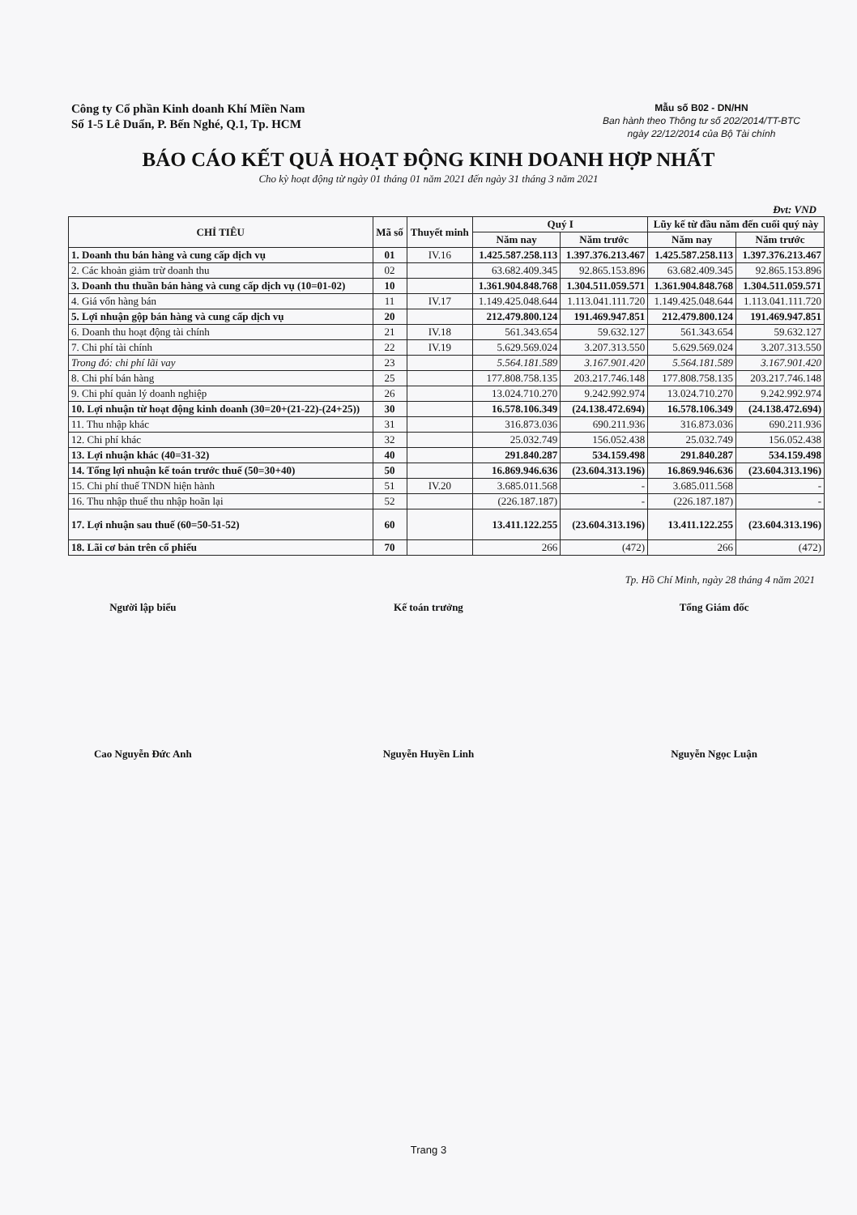Công ty Cổ phần Kinh doanh Khí Miền Nam
Số 1-5 Lê Duẩn, P. Bến Nghé, Q.1, Tp. HCM
Mẫu số B02 - DN/HN
Ban hành theo Thông tư số 202/2014/TT-BTC
ngày 22/12/2014 của Bộ Tài chính
BÁO CÁO KẾT QUẢ HOẠT ĐỘNG KINH DOANH HỢP NHẤT
Cho kỳ hoạt động từ ngày 01 tháng 01 năm 2021 đến ngày 31 tháng 3 năm 2021
Đvt: VND
| CHỈ TIÊU | Mã số | Thuyết minh | Quý I | | Lũy kế từ đầu năm đến cuối quý này | |
| --- | --- | --- | --- | --- | --- | --- |
| | | | Năm nay | Năm trước | Năm nay | Năm trước |
| 1. Doanh thu bán hàng và cung cấp dịch vụ | 01 | IV.16 | 1.425.587.258.113 | 1.397.376.213.467 | 1.425.587.258.113 | 1.397.376.213.467 |
| 2. Các khoản giảm trừ doanh thu | 02 | | 63.682.409.345 | 92.865.153.896 | 63.682.409.345 | 92.865.153.896 |
| 3. Doanh thu thuần bán hàng và cung cấp dịch vụ (10=01-02) | 10 | | 1.361.904.848.768 | 1.304.511.059.571 | 1.361.904.848.768 | 1.304.511.059.571 |
| 4. Giá vốn hàng bán | 11 | IV.17 | 1.149.425.048.644 | 1.113.041.111.720 | 1.149.425.048.644 | 1.113.041.111.720 |
| 5. Lợi nhuận gộp bán hàng và cung cấp dịch vụ | 20 | | 212.479.800.124 | 191.469.947.851 | 212.479.800.124 | 191.469.947.851 |
| 6. Doanh thu hoạt động tài chính | 21 | IV.18 | 561.343.654 | 59.632.127 | 561.343.654 | 59.632.127 |
| 7. Chi phí tài chính | 22 | IV.19 | 5.629.569.024 | 3.207.313.550 | 5.629.569.024 | 3.207.313.550 |
| Trong đó: chi phí lãi vay | 23 | | 5.564.181.589 | 3.167.901.420 | 5.564.181.589 | 3.167.901.420 |
| 8. Chi phí bán hàng | 25 | | 177.808.758.135 | 203.217.746.148 | 177.808.758.135 | 203.217.746.148 |
| 9. Chi phí quản lý doanh nghiệp | 26 | | 13.024.710.270 | 9.242.992.974 | 13.024.710.270 | 9.242.992.974 |
| 10. Lợi nhuận từ hoạt động kinh doanh (30=20+(21-22)-(24+25)) | 30 | | 16.578.106.349 | (24.138.472.694) | 16.578.106.349 | (24.138.472.694) |
| 11. Thu nhập khác | 31 | | 316.873.036 | 690.211.936 | 316.873.036 | 690.211.936 |
| 12. Chi phí khác | 32 | | 25.032.749 | 156.052.438 | 25.032.749 | 156.052.438 |
| 13. Lợi nhuận khác (40=31-32) | 40 | | 291.840.287 | 534.159.498 | 291.840.287 | 534.159.498 |
| 14. Tổng lợi nhuận kế toán trước thuế (50=30+40) | 50 | | 16.869.946.636 | (23.604.313.196) | 16.869.946.636 | (23.604.313.196) |
| 15. Chi phí thuế TNDN hiện hành | 51 | IV.20 | 3.685.011.568 | - | 3.685.011.568 | - |
| 16. Thu nhập thuế thu nhập hoãn lại | 52 | | (226.187.187) | - | (226.187.187) | - |
| 17. Lợi nhuận sau thuế (60=50-51-52) | 60 | | 13.411.122.255 | (23.604.313.196) | 13.411.122.255 | (23.604.313.196) |
| 18. Lãi cơ bản trên cổ phiếu | 70 | | 266 | (472) | 266 | (472) |
Tp. Hồ Chí Minh, ngày 28 tháng 4 năm 2021
Người lập biểu Kế toán trưởng Tổng Giám đốc
Cao Nguyễn Đức Anh Nguyễn Huyền Linh Nguyễn Ngọc Luận
Trang 3